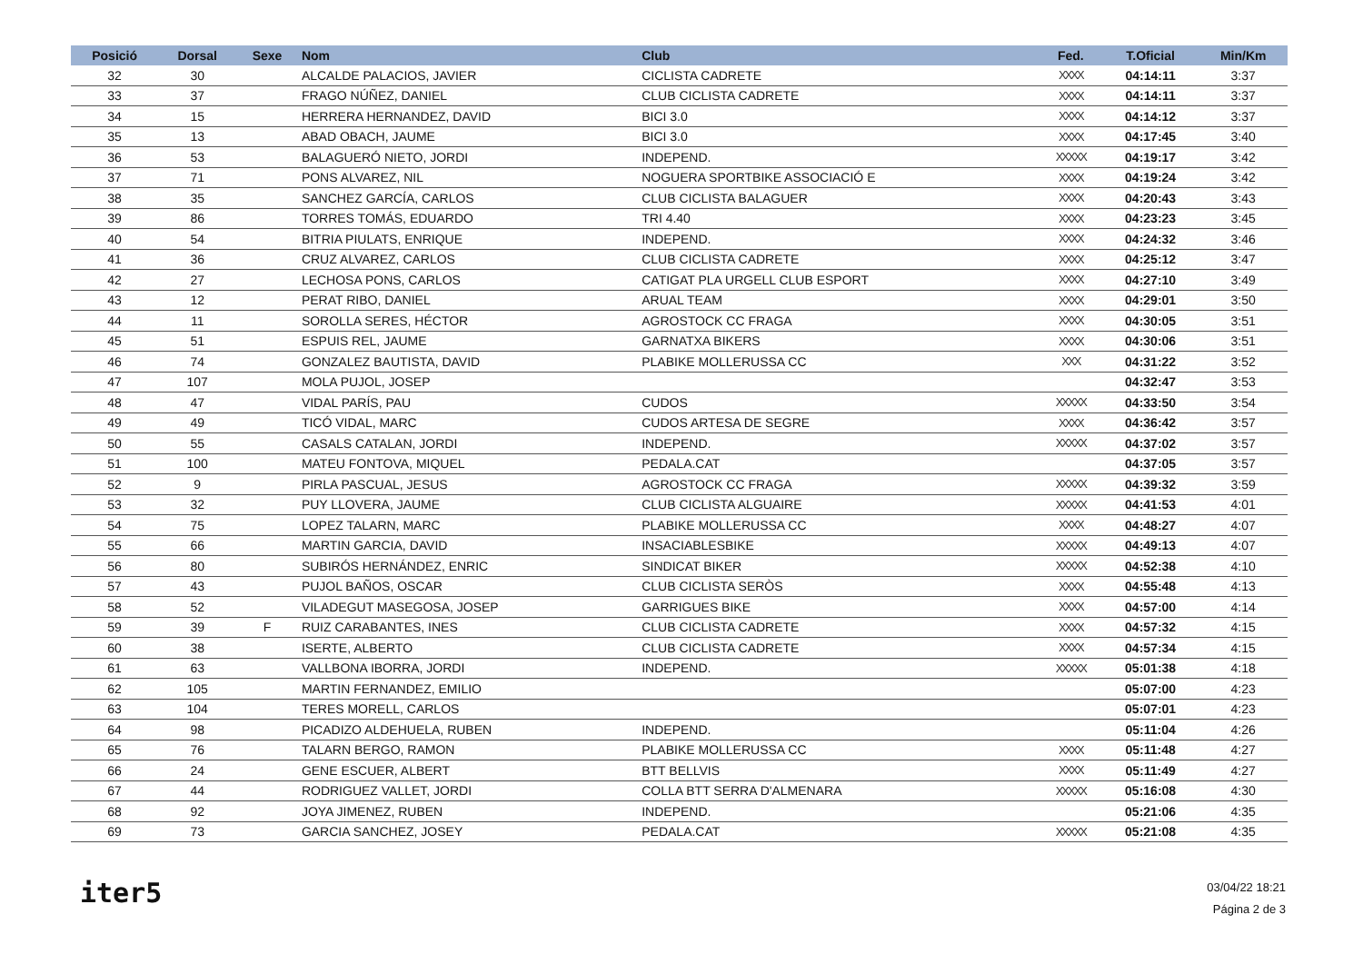| Posició | Dorsal | Sexe | Nom | Club | Fed. | T.Oficial | Min/Km |
| --- | --- | --- | --- | --- | --- | --- | --- |
| 32 | 30 | | ALCALDE PALACIOS, JAVIER | CICLISTA CADRETE | XXXX | 04:14:11 | 3:37 |
| 33 | 37 | | FRAGO NÚÑEZ, DANIEL | CLUB CICLISTA CADRETE | XXXX | 04:14:11 | 3:37 |
| 34 | 15 | | HERRERA HERNANDEZ, DAVID | BICI 3.0 | XXXX | 04:14:12 | 3:37 |
| 35 | 13 | | ABAD OBACH, JAUME | BICI 3.0 | XXXX | 04:17:45 | 3:40 |
| 36 | 53 | | BALAGUERÓ NIETO, JORDI | INDEPEND. | XXXXX | 04:19:17 | 3:42 |
| 37 | 71 | | PONS ALVAREZ, NIL | NOGUERA SPORTBIKE ASSOCIACIÓ E | XXXX | 04:19:24 | 3:42 |
| 38 | 35 | | SANCHEZ GARCÍA, CARLOS | CLUB CICLISTA BALAGUER | XXXX | 04:20:43 | 3:43 |
| 39 | 86 | | TORRES TOMÁS, EDUARDO | TRI 4.40 | XXXX | 04:23:23 | 3:45 |
| 40 | 54 | | BITRIA PIULATS, ENRIQUE | INDEPEND. | XXXX | 04:24:32 | 3:46 |
| 41 | 36 | | CRUZ ALVAREZ, CARLOS | CLUB CICLISTA CADRETE | XXXX | 04:25:12 | 3:47 |
| 42 | 27 | | LECHOSA PONS, CARLOS | CATIGAT PLA URGELL CLUB ESPORT | XXXX | 04:27:10 | 3:49 |
| 43 | 12 | | PERAT RIBO, DANIEL | ARUAL TEAM | XXXX | 04:29:01 | 3:50 |
| 44 | 11 | | SOROLLA SERES, HÉCTOR | AGROSTOCK CC FRAGA | XXXX | 04:30:05 | 3:51 |
| 45 | 51 | | ESPUIS REL, JAUME | GARNATXA BIKERS | XXXX | 04:30:06 | 3:51 |
| 46 | 74 | | GONZALEZ BAUTISTA, DAVID | PLABIKE MOLLERUSSA CC | XXX | 04:31:22 | 3:52 |
| 47 | 107 | | MOLA PUJOL, JOSEP | | | 04:32:47 | 3:53 |
| 48 | 47 | | VIDAL PARÍS, PAU | CUDOS | XXXXX | 04:33:50 | 3:54 |
| 49 | 49 | | TICÓ VIDAL, MARC | CUDOS ARTESA DE SEGRE | XXXX | 04:36:42 | 3:57 |
| 50 | 55 | | CASALS CATALAN, JORDI | INDEPEND. | XXXXX | 04:37:02 | 3:57 |
| 51 | 100 | | MATEU FONTOVA, MIQUEL | PEDALA.CAT | | 04:37:05 | 3:57 |
| 52 | 9 | | PIRLA PASCUAL, JESUS | AGROSTOCK CC FRAGA | XXXXX | 04:39:32 | 3:59 |
| 53 | 32 | | PUY LLOVERA, JAUME | CLUB CICLISTA ALGUAIRE | XXXXX | 04:41:53 | 4:01 |
| 54 | 75 | | LOPEZ TALARN, MARC | PLABIKE MOLLERUSSA CC | XXXX | 04:48:27 | 4:07 |
| 55 | 66 | | MARTIN GARCIA, DAVID | INSACIABLESBIKE | XXXXX | 04:49:13 | 4:07 |
| 56 | 80 | | SUBIRÓS HERNÁNDEZ, ENRIC | SINDICAT BIKER | XXXXX | 04:52:38 | 4:10 |
| 57 | 43 | | PUJOL BAÑOS, OSCAR | CLUB CICLISTA SERÒS | XXXX | 04:55:48 | 4:13 |
| 58 | 52 | | VILADEGUT MASEGOSA, JOSEP | GARRIGUES BIKE | XXXX | 04:57:00 | 4:14 |
| 59 | 39 | F | RUIZ CARABANTES, INES | CLUB CICLISTA CADRETE | XXXX | 04:57:32 | 4:15 |
| 60 | 38 | | ISERTE, ALBERTO | CLUB CICLISTA CADRETE | XXXX | 04:57:34 | 4:15 |
| 61 | 63 | | VALLBONA IBORRA, JORDI | INDEPEND. | XXXXX | 05:01:38 | 4:18 |
| 62 | 105 | | MARTIN FERNANDEZ, EMILIO | | | 05:07:00 | 4:23 |
| 63 | 104 | | TERES MORELL, CARLOS | | | 05:07:01 | 4:23 |
| 64 | 98 | | PICADIZO ALDEHUELA, RUBEN | INDEPEND. | | 05:11:04 | 4:26 |
| 65 | 76 | | TALARN BERGO, RAMON | PLABIKE MOLLERUSSA CC | XXXX | 05:11:48 | 4:27 |
| 66 | 24 | | GENE ESCUER, ALBERT | BTT BELLVIS | XXXX | 05:11:49 | 4:27 |
| 67 | 44 | | RODRIGUEZ VALLET, JORDI | COLLA BTT SERRA D'ALMENARA | XXXXX | 05:16:08 | 4:30 |
| 68 | 92 | | JOYA JIMENEZ, RUBEN | INDEPEND. | | 05:21:06 | 4:35 |
| 69 | 73 | | GARCIA SANCHEZ, JOSEY | PEDALA.CAT | XXXXX | 05:21:08 | 4:35 |
iter5
03/04/22 18:21
Página 2 de 3